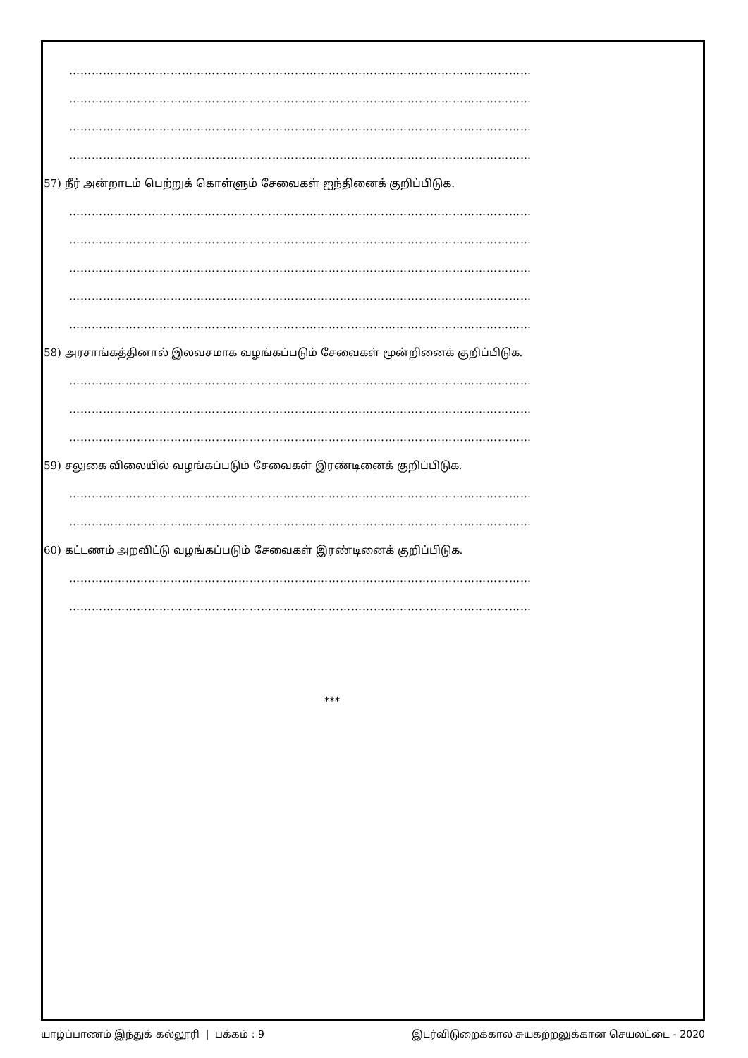……………………………………………………………………………………………………………
……………………………………………………………………………………………………………
……………………………………………………………………………………………………………
……………………………………………………………………………………………………………
57) நீர் அன்றாடம் பெற்றுக் கொள்ளும் சேவைகள் ஐந்தினைக் குறிப்பிடுக.
……………………………………………………………………………………………………………
……………………………………………………………………………………………………………
……………………………………………………………………………………………………………
……………………………………………………………………………………………………………
……………………………………………………………………………………………………………
58) அரசாங்கத்தினால் இலவசமாக வழங்கப்படும் சேவைகள் மூன்றினைக் குறிப்பிடுக.
……………………………………………………………………………………………………………
……………………………………………………………………………………………………………
……………………………………………………………………………………………………………
59) சலுகை விலையில் வழங்கப்படும் சேவைகள் இரண்டினைக் குறிப்பிடுக.
……………………………………………………………………………………………………………
……………………………………………………………………………………………………………
60) கட்டணம் அறவிட்டு வழங்கப்படும் சேவைகள் இரண்டினைக் குறிப்பிடுக.
……………………………………………………………………………………………………………
……………………………………………………………………………………………………………
***
யாழ்ப்பாணம் இந்துக் கல்லூரி | பக்கம் : 9 இடர்விடுறைக்கால சுயகற்றலுக்கான செயலட்டை - 2020